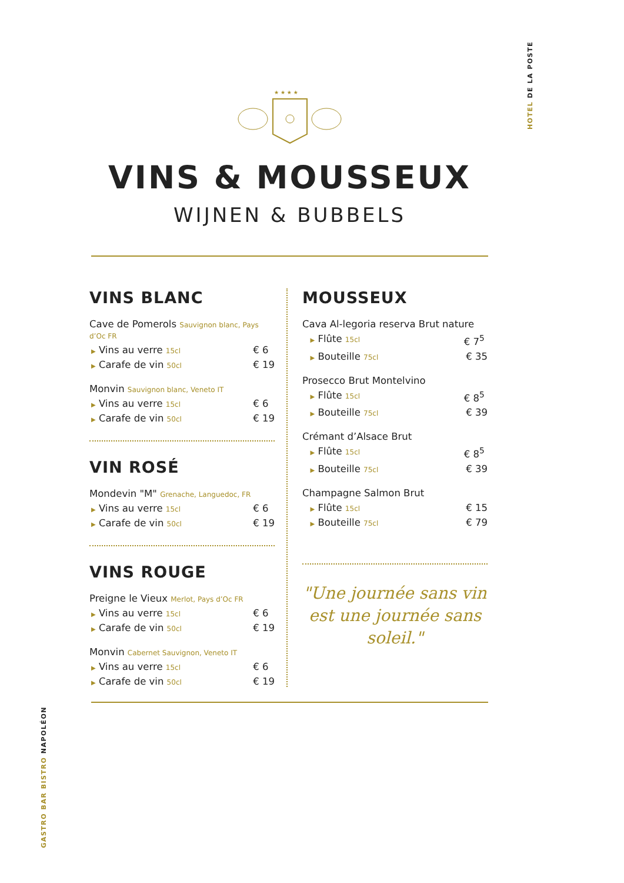HOTEL DE LA POSTE
GASTRO BAR BISTRO NAPOLÉON
★ ★ ★ ★
VINS & MOUSSEUX
WIJNEN & BUBBELS
VINS BLANC
Cave de Pomerols Sauvignon blanc, Pays d’Oc FR
▶ Vins au verre 15cl € 6
▶ Carafe de vin 50cl € 19
Monvin Sauvignon blanc, Veneto IT
▶ Vins au verre 15cl € 6
▶ Carafe de vin 50cl € 19
VIN ROSÉ
Mondevin "M" Grenache, Languedoc, FR
▶ Vins au verre 15cl € 6
▶ Carafe de vin 50cl € 19
VINS ROUGE
Preigne le Vieux Merlot, Pays d’Oc FR
▶ Vins au verre 15cl € 6
▶ Carafe de vin 50cl € 19
Monvin Cabernet Sauvignon, Veneto IT
▶ Vins au verre 15cl € 6
▶ Carafe de vin 50cl € 19
MOUSSEUX
Cava Al-legoria reserva Brut nature
▶ Flûte 15cl € 7<sup>5</sup>
▶ Bouteille 75cl € 35
Prosecco Brut Montelvino
▶ Flûte 15cl € 8<sup>5</sup>
▶ Bouteille 75cl € 39
Crémant d’Alsace Brut
▶ Flûte 15cl € 8<sup>5</sup>
▶ Bouteille 75cl € 39
Champagne Salmon Brut
▶ Flûte 15cl € 15
▶ Bouteille 75cl € 79
"Une journée sans vin est une journée sans soleil."